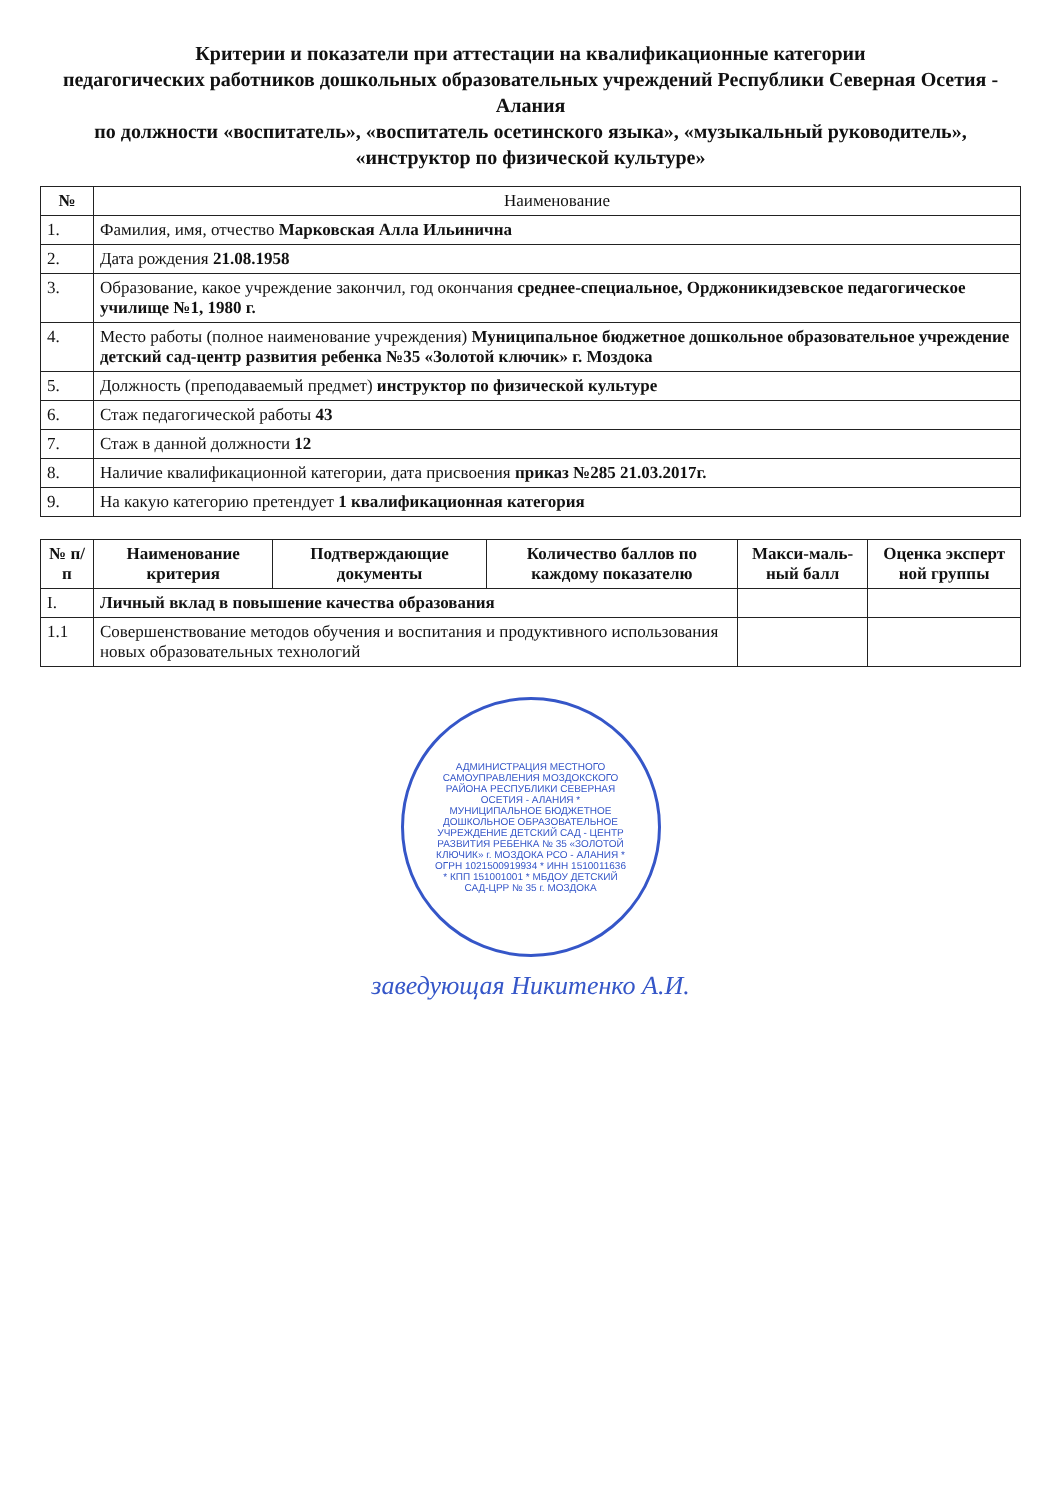Критерии и показатели при аттестации на квалификационные категории
педагогических работников дошкольных образовательных учреждений Республики Северная Осетия - Алания
по должности «воспитатель», «воспитатель осетинского языка», «музыкальный руководитель»,
«инструктор по физической культуре»
| № | Наименование |
| --- | --- |
| 1. | Фамилия, имя, отчество Марковская Алла Ильинична |
| 2. | Дата рождения 21.08.1958 |
| 3. | Образование, какое учреждение закончил, год окончания среднее-специальное, Орджоникидзевское педагогическое училище №1, 1980 г. |
| 4. | Место работы (полное наименование учреждения) Муниципальное бюджетное дошкольное образовательное учреждение детский сад-центр развития ребенка №35 «Золотой ключик» г. Моздока |
| 5. | Должность (преподаваемый предмет) инструктор по физической культуре |
| 6. | Стаж педагогической работы 43 |
| 7. | Стаж в данной должности 12 |
| 8. | Наличие квалификационной категории, дата присвоения приказ №285 21.03.2017г. |
| 9. | На какую категорию претендует 1 квалификационная категория |
| № п/п | Наименование критерия | Подтверждающие документы | Количество баллов по каждому показателю | Макси-маль-ный балл | Оценка эксперт ной группы |
| --- | --- | --- | --- | --- | --- |
| I. | Личный вклад в повышение качества образования | | | | |
| 1.1 | Совершенствование методов обучения и воспитания и продуктивного использования новых образовательных технологий | | | | |
АДМИНИСТРАЦИЯ МЕСТНОГО САМОУПРАВЛЕНИЯ МОЗДОКСКОГО РАЙОНА РЕСПУБЛИКИ СЕВЕРНАЯ ОСЕТИЯ - АЛАНИЯ * МУНИЦИПАЛЬНОЕ БЮДЖЕТНОЕ ДОШКОЛЬНОЕ ОБРАЗОВАТЕЛЬНОЕ УЧРЕЖДЕНИЕ ДЕТСКИЙ САД - ЦЕНТР РАЗВИТИЯ РЕБЕНКА № 35 «ЗОЛОТОЙ КЛЮЧИК» г. МОЗДОКА РСО - АЛАНИЯ * ОГРН 1021500919934 * ИНН 1510011636 * КПП 151001001 * МБДОУ ДЕТСКИЙ САД-ЦРР № 35 г. МОЗДОКА
заведующая Никитенко А.И.